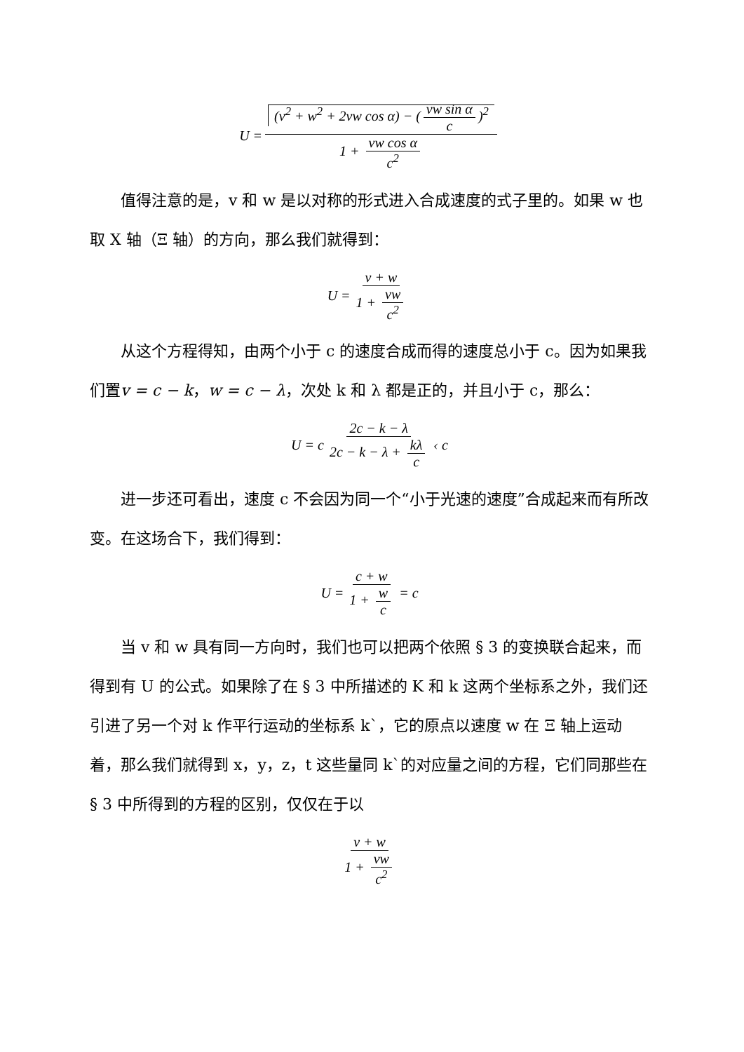U = (v<sup>2</sup> + w<sup>2</sup> + 2vw cos α) − (vw sin α c)<sup>2</sup> 1 + vw cos α c<sup>2</sup>
值得注意的是，v 和 w 是以对称的形式进入合成速度的式子里的。如果 w 也取 X 轴（Ξ 轴）的方向，那么我们就得到：
U = v + w 1 + vw c<sup>2</sup>
从这个方程得知，由两个小于 c 的速度合成而得的速度总小于 c。因为如果我们置v = c − k，w = c − λ，次处 k 和 λ 都是正的，并且小于 c，那么：
U = c 2c − k − λ 2c − k − λ + kλ c ‹ c
进一步还可看出，速度 c 不会因为同一个“小于光速的速度”合成起来而有所改变。在这场合下，我们得到：
U = c + w 1 + w c = c
当 v 和 w 具有同一方向时，我们也可以把两个依照 § 3 的变换联合起来，而得到有 U 的公式。如果除了在 § 3 中所描述的 K 和 k 这两个坐标系之外，我们还引进了另一个对 k 作平行运动的坐标系 k`，它的原点以速度 w 在 Ξ 轴上运动着，那么我们就得到 x，y，z，t 这些量同 k`的对应量之间的方程，它们同那些在 § 3 中所得到的方程的区别，仅仅在于以
v + w 1 + vw c<sup>2</sup>